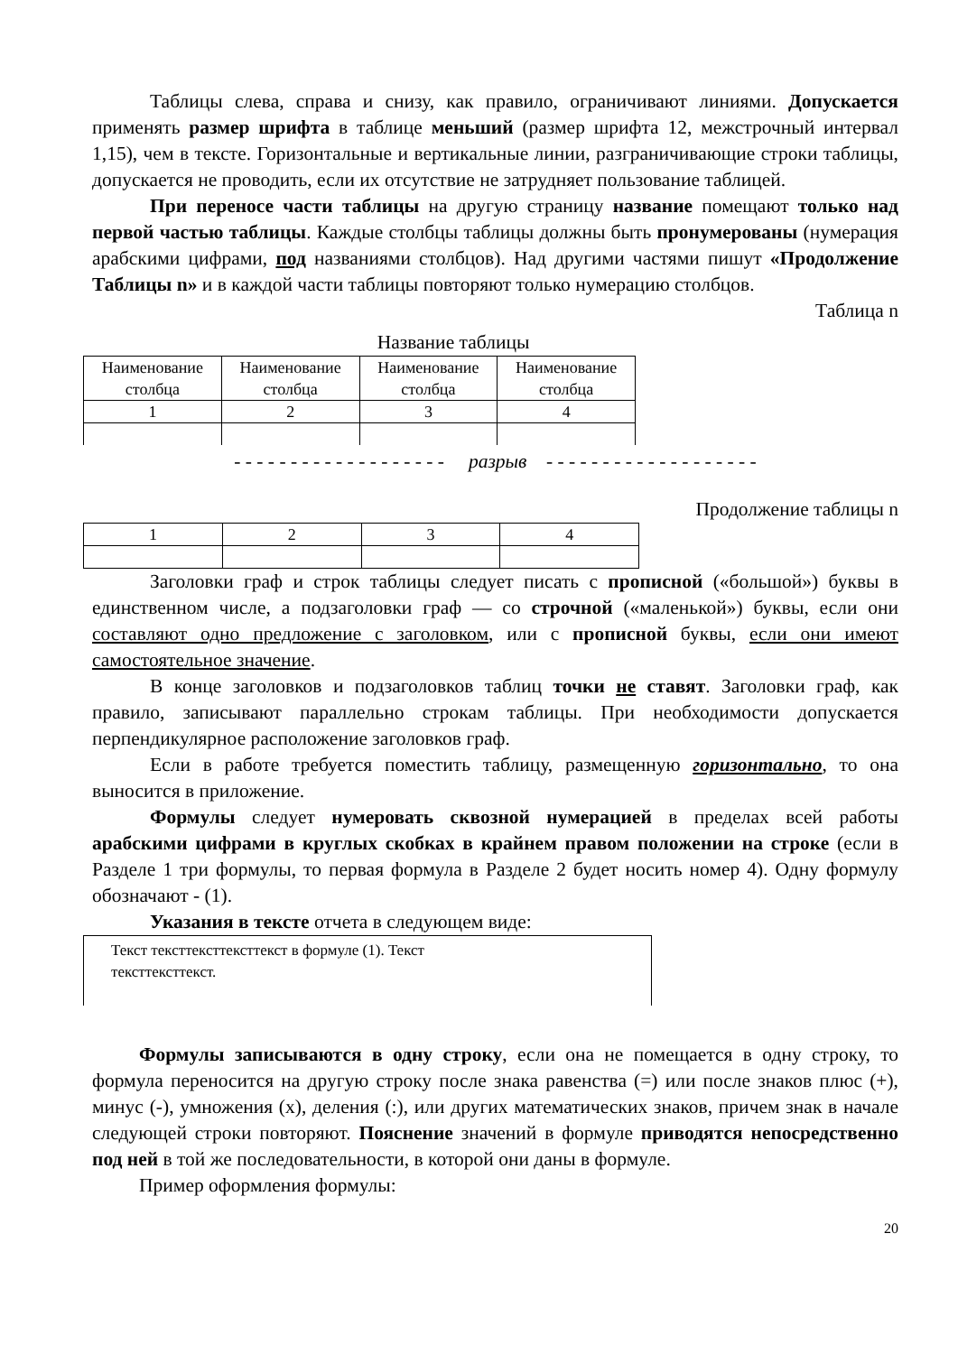Таблицы слева, справа и снизу, как правило, ограничивают линиями. Допускается применять размер шрифта в таблице меньший (размер шрифта 12, межстрочный интервал 1,15), чем в тексте. Горизонтальные и вертикальные линии, разграничивающие строки таблицы, допускается не проводить, если их отсутствие не затрудняет пользование таблицей.
При переносе части таблицы на другую страницу название помещают только над первой частью таблицы. Каждые столбцы таблицы должны быть пронумерованы (нумерация арабскими цифрами, под названиями столбцов). Над другими частями пишут «Продолжение Таблицы n» и в каждой части таблицы повторяют только нумерацию столбцов.
Таблица n
Название таблицы
| Наименование столбца | Наименование столбца | Наименование столбца | Наименование столбца |
| 1 | 2 | 3 | 4 |
- - - - - - - - - - - - - - - - - - - разрыв - - - - - - - - - - - - - - - - - - -
Продолжение таблицы n
| 1 | 2 | 3 | 4 |
Заголовки граф и строк таблицы следует писать с прописной («большой») буквы в единственном числе, а подзаголовки граф — со строчной («маленькой») буквы, если они составляют одно предложение с заголовком, или с прописной буквы, если они имеют самостоятельное значение.
В конце заголовков и подзаголовков таблиц точки не ставят. Заголовки граф, как правило, записывают параллельно строкам таблицы. При необходимости допускается перпендикулярное расположение заголовков граф.
Если в работе требуется поместить таблицу, размещенную горизонтально, то она выносится в приложение.
Формулы следует нумеровать сквозной нумерацией в пределах всей работы арабскими цифрами в круглых скобках в крайнем правом положении на строке (если в Разделе 1 три формулы, то первая формула в Разделе 2 будет носить номер 4). Одну формулу обозначают - (1).
Указания в тексте отчета в следующем виде:
Текст тексттексттексттекст в формуле (1). Текст
тексттексттекст.
Формулы записываются в одну строку, если она не помещается в одну строку, то формула переносится на другую строку после знака равенства (=) или после знаков плюс (+), минус (-), умножения (х), деления (:), или других математических знаков, причем знак в начале следующей строки повторяют. Пояснение значений в формуле приводятся непосредственно под ней в той же последовательности, в которой они даны в формуле.
Пример оформления формулы:
20